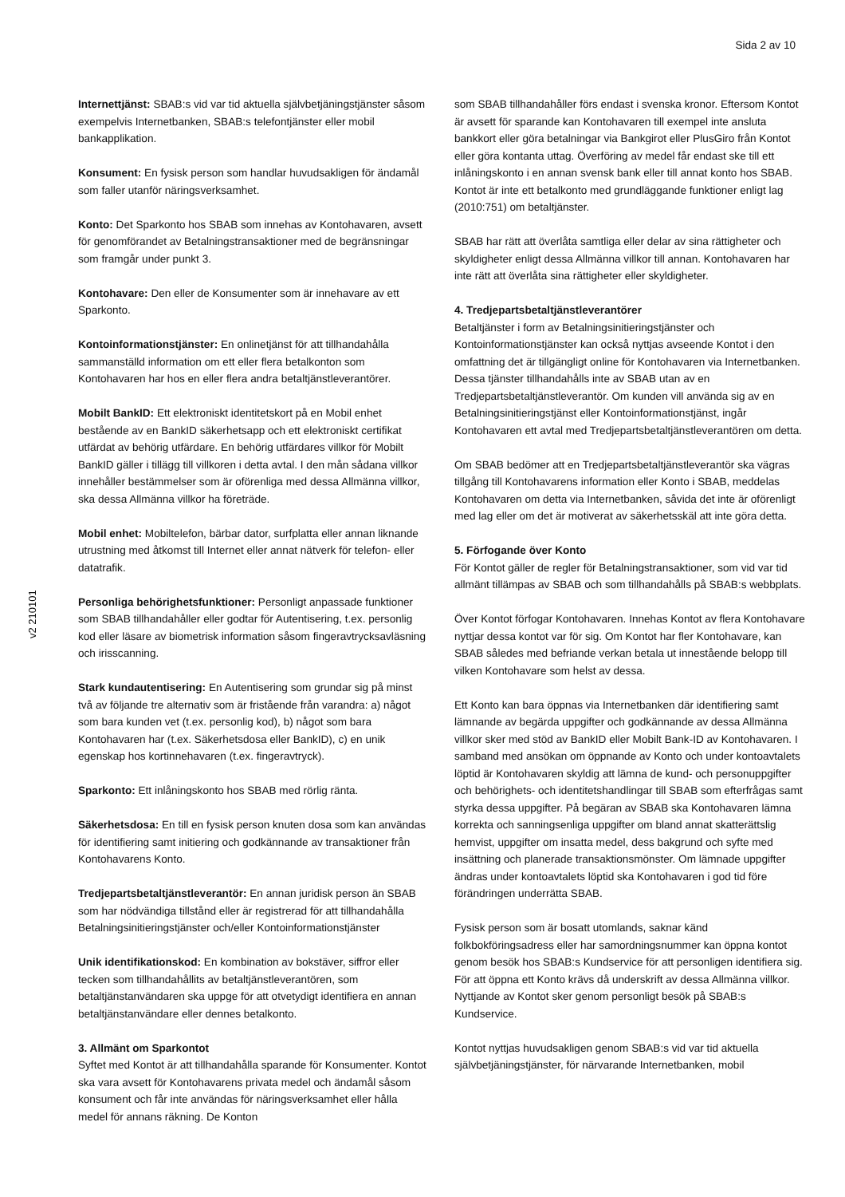Sida 2 av 10
Internettjänst: SBAB:s vid var tid aktuella självbetjäningstjänster såsom exempelvis Internetbanken, SBAB:s telefontjänster eller mobil bankapplikation.
Konsument: En fysisk person som handlar huvudsakligen för ändamål som faller utanför näringsverksamhet.
Konto: Det Sparkonto hos SBAB som innehas av Kontohavaren, avsett för genomförandet av Betalningstransaktioner med de begränsningar som framgår under punkt 3.
Kontohavare: Den eller de Konsumenter som är innehavare av ett Sparkonto.
Kontoinformationstjänster: En onlinetjänst för att tillhandahålla sammanställd information om ett eller flera betalkonton som Kontohavaren har hos en eller flera andra betaltjänstleverantörer.
Mobilt BankID: Ett elektroniskt identitetskort på en Mobil enhet bestående av en BankID säkerhetsapp och ett elektroniskt certifikat utfärdat av behörig utfärdare. En behörig utfärdares villkor för Mobilt BankID gäller i tillägg till villkoren i detta avtal. I den mån sådana villkor innehåller bestämmelser som är oförenliga med dessa Allmänna villkor, ska dessa Allmänna villkor ha företräde.
Mobil enhet: Mobiltelefon, bärbar dator, surfplatta eller annan liknande utrustning med åtkomst till Internet eller annat nätverk för telefon- eller datatrafik.
Personliga behörighetsfunktioner: Personligt anpassade funktioner som SBAB tillhandahåller eller godtar för Autentisering, t.ex. personlig kod eller läsare av biometrisk information såsom fingeravtrycksavläsning och irisscanning.
Stark kundautentisering: En Autentisering som grundar sig på minst två av följande tre alternativ som är fristående från varandra: a) något som bara kunden vet (t.ex. personlig kod), b) något som bara Kontohavaren har (t.ex. Säkerhetsdosa eller BankID), c) en unik egenskap hos kortinnehavaren (t.ex. fingeravtryck).
Sparkonto: Ett inlåningskonto hos SBAB med rörlig ränta.
Säkerhetsdosa: En till en fysisk person knuten dosa som kan användas för identifiering samt initiering och godkännande av transaktioner från Kontohavarens Konto.
Tredjepartsbetaltjänstleverantör: En annan juridisk person än SBAB som har nödvändiga tillstånd eller är registrerad för att tillhandahålla Betalningsinitieringstjänster och/eller Kontoinformationstjänster
Unik identifikationskod: En kombination av bokstäver, siffror eller tecken som tillhandahållits av betaltjänstleverantören, som betaltjänstanvändaren ska uppge för att otvetydigt identifiera en annan betaltjänstanvändare eller dennes betalkonto.
3. Allmänt om Sparkontot
Syftet med Kontot är att tillhandahålla sparande för Konsumenter. Kontot ska vara avsett för Kontohavarens privata medel och ändamål såsom konsument och får inte användas för näringsverksamhet eller hålla medel för annans räkning. De Konton
som SBAB tillhandahåller förs endast i svenska kronor. Eftersom Kontot är avsett för sparande kan Kontohavaren till exempel inte ansluta bankkort eller göra betalningar via Bankgirot eller PlusGiro från Kontot eller göra kontanta uttag. Överföring av medel får endast ske till ett inlåningskonto i en annan svensk bank eller till annat konto hos SBAB. Kontot är inte ett betalkonto med grundläggande funktioner enligt lag (2010:751) om betaltjänster.
SBAB har rätt att överlåta samtliga eller delar av sina rättigheter och skyldigheter enligt dessa Allmänna villkor till annan. Kontohavaren har inte rätt att överlåta sina rättigheter eller skyldigheter.
4. Tredjepartsbetaltjänstleverantörer
Betaltjänster i form av Betalningsinitieringstjänster och Kontoinformationstjänster kan också nyttjas avseende Kontot i den omfattning det är tillgängligt online för Kontohavaren via Internetbanken. Dessa tjänster tillhandahålls inte av SBAB utan av en Tredjepartsbetaltjänstleverantör. Om kunden vill använda sig av en Betalningsinitieringstjänst eller Kontoinformationstjänst, ingår Kontohavaren ett avtal med Tredjepartsbetaltjänstleverantören om detta.
Om SBAB bedömer att en Tredjepartsbetaltjänstleverantör ska vägras tillgång till Kontohavarens information eller Konto i SBAB, meddelas Kontohavaren om detta via Internetbanken, såvida det inte är oförenligt med lag eller om det är motiverat av säkerhetsskäl att inte göra detta.
5. Förfogande över Konto
För Kontot gäller de regler för Betalningstransaktioner, som vid var tid allmänt tillämpas av SBAB och som tillhandahålls på SBAB:s webbplats.
Över Kontot förfogar Kontohavaren. Innehas Kontot av flera Kontohavare nyttjar dessa kontot var för sig. Om Kontot har fler Kontohavare, kan SBAB således med befriande verkan betala ut innestående belopp till vilken Kontohavare som helst av dessa.
Ett Konto kan bara öppnas via Internetbanken där identifiering samt lämnande av begärda uppgifter och godkännande av dessa Allmänna villkor sker med stöd av BankID eller Mobilt Bank-ID av Kontohavaren. I samband med ansökan om öppnande av Konto och under kontoavtalets löptid är Kontohavaren skyldig att lämna de kund- och personuppgifter och behörighets- och identitetshandlingar till SBAB som efterfrågas samt styrka dessa uppgifter. På begäran av SBAB ska Kontohavaren lämna korrekta och sanningsenliga uppgifter om bland annat skatterättslig hemvist, uppgifter om insatta medel, dess bakgrund och syfte med insättning och planerade transaktionsmönster. Om lämnade uppgifter ändras under kontoavtalets löptid ska Kontohavaren i god tid före förändringen underrätta SBAB.
Fysisk person som är bosatt utomlands, saknar känd folkbokföringsadress eller har samordningsnummer kan öppna kontot genom besök hos SBAB:s Kundservice för att personligen identifiera sig. För att öppna ett Konto krävs då underskrift av dessa Allmänna villkor. Nyttjande av Kontot sker genom personligt besök på SBAB:s Kundservice.
Kontot nyttjas huvudsakligen genom SBAB:s vid var tid aktuella självbetjäningstjänster, för närvarande Internetbanken, mobil
v2 210101